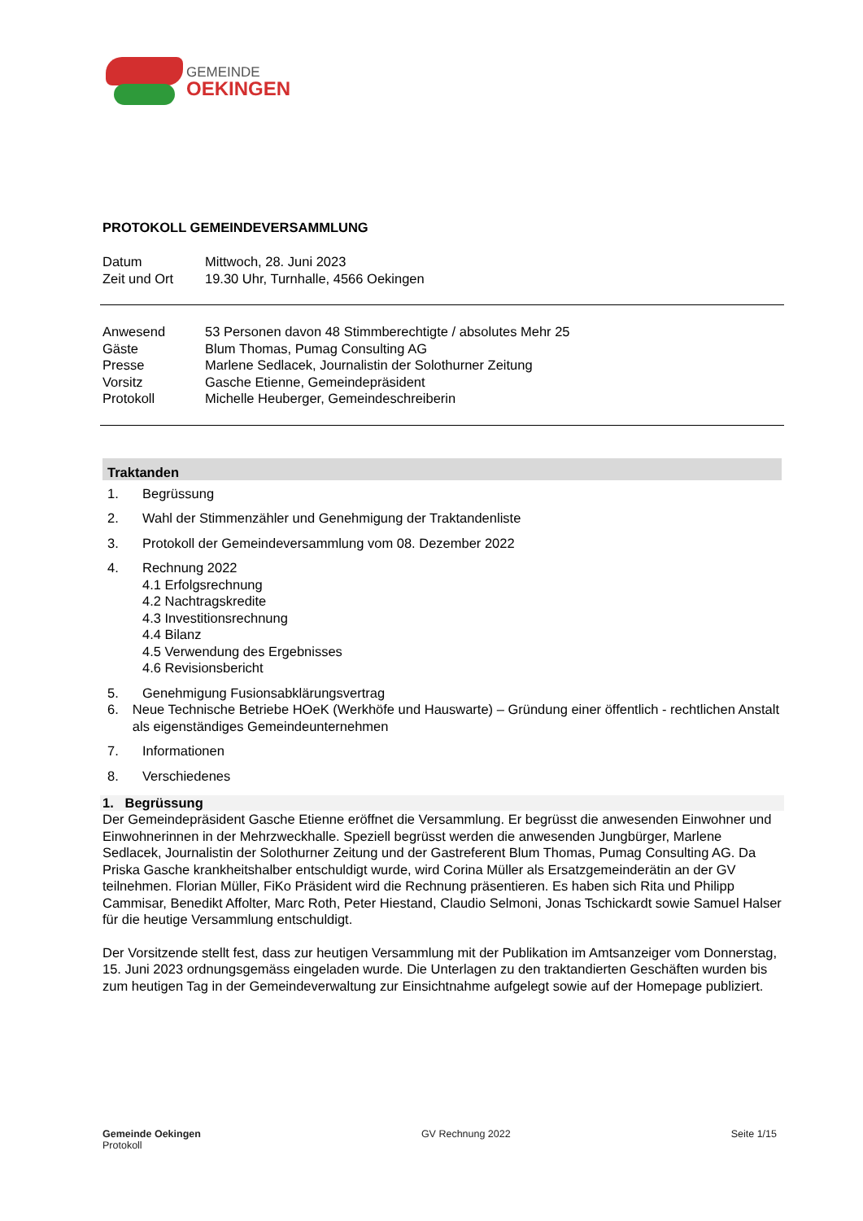GEMEINDE
OEKINGEN
PROTOKOLL GEMEINDEVERSAMMLUNG
| Datum | Mittwoch, 28. Juni 2023 |
| Zeit und Ort | 19.30 Uhr, Turnhalle, 4566 Oekingen |
| Anwesend | 53 Personen davon 48 Stimmberechtigte / absolutes Mehr 25 |
| Gäste | Blum Thomas, Pumag Consulting AG |
| Presse | Marlene Sedlacek, Journalistin der Solothurner Zeitung |
| Vorsitz | Gasche Etienne, Gemeindepräsident |
| Protokoll | Michelle Heuberger, Gemeindeschreiberin |
Traktanden
1. Begrüssung
2. Wahl der Stimmenzähler und Genehmigung der Traktandenliste
3. Protokoll der Gemeindeversammlung vom 08. Dezember 2022
4. Rechnung 2022
4.1 Erfolgsrechnung
4.2 Nachtragskredite
4.3 Investitionsrechnung
4.4 Bilanz
4.5 Verwendung des Ergebnisses
4.6 Revisionsbericht
5. Genehmigung Fusionsabklärungsvertrag
6. Neue Technische Betriebe HOeK (Werkhöfe und Hauswarte) – Gründung einer öffentlich - rechtlichen Anstalt als eigenständiges Gemeindeunternehmen
7. Informationen
8. Verschiedenes
1. Begrüssung
Der Gemeindepräsident Gasche Etienne eröffnet die Versammlung. Er begrüsst die anwesenden Einwohner und Einwohnerinnen in der Mehrzweckhalle. Speziell begrüsst werden die anwesenden Jungbürger, Marlene Sedlacek, Journalistin der Solothurner Zeitung und der Gastreferent Blum Thomas, Pumag Consulting AG. Da Priska Gasche krankheitshalber entschuldigt wurde, wird Corina Müller als Ersatzgemeinderätin an der GV teilnehmen. Florian Müller, FiKo Präsident wird die Rechnung präsentieren. Es haben sich Rita und Philipp Cammisar, Benedikt Affolter, Marc Roth, Peter Hiestand, Claudio Selmoni, Jonas Tschickardt sowie Samuel Halser für die heutige Versammlung entschuldigt.
Der Vorsitzende stellt fest, dass zur heutigen Versammlung mit der Publikation im Amtsanzeiger vom Donnerstag, 15. Juni 2023 ordnungsgemäss eingeladen wurde. Die Unterlagen zu den traktandierten Geschäften wurden bis zum heutigen Tag in der Gemeindeverwaltung zur Einsichtnahme aufgelegt sowie auf der Homepage publiziert.
Gemeinde Oekingen
Protokoll
GV Rechnung 2022 Seite 1/15